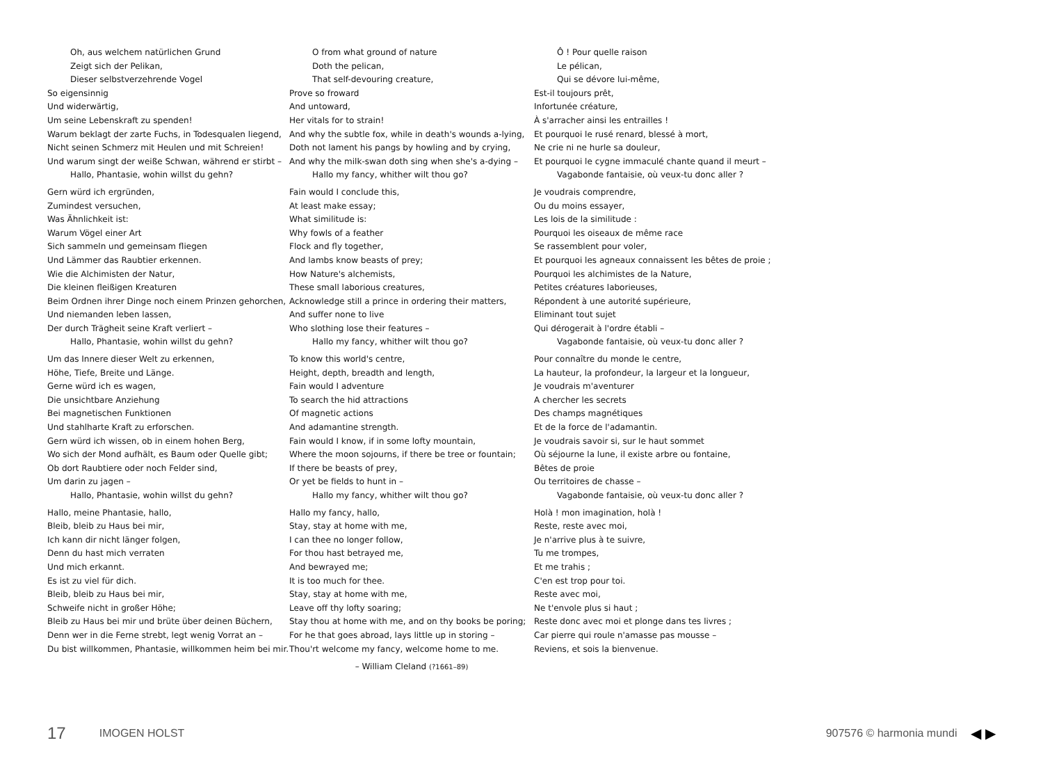Oh, aus welchem natürlichen Grund
Zeigt sich der Pelikan,
Dieser selbstverzehrende Vogel
So eigensinnig
Und widerwärtig,
Um seine Lebenskraft zu spenden!
Warum beklagt der zarte Fuchs, in Todesqualen liegend,
Nicht seinen Schmerz mit Heulen und mit Schreien!
Und warum singt der weiße Schwan, während er stirbt –
Hallo, Phantasie, wohin willst du gehn?
Gern würd ich ergründen,
Zumindest versuchen,
Was Ähnlichkeit ist:
Warum Vögel einer Art
Sich sammeln und gemeinsam fliegen
Und Lämmer das Raubtier erkennen.
Wie die Alchimisten der Natur,
Die kleinen fleißigen Kreaturen
Beim Ordnen ihrer Dinge noch einem Prinzen gehorchen,
Und niemanden leben lassen,
Der durch Trägheit seine Kraft verliert –
Hallo, Phantasie, wohin willst du gehn?
Um das Innere dieser Welt zu erkennen,
Höhe, Tiefe, Breite und Länge.
Gerne würd ich es wagen,
Die unsichtbare Anziehung
Bei magnetischen Funktionen
Und stahlharte Kraft zu erforschen.
Gern würd ich wissen, ob in einem hohen Berg,
Wo sich der Mond aufhält, es Baum oder Quelle gibt;
Ob dort Raubtiere oder noch Felder sind,
Um darin zu jagen –
Hallo, Phantasie, wohin willst du gehn?
Hallo, meine Phantasie, hallo,
Bleib, bleib zu Haus bei mir,
Ich kann dir nicht länger folgen,
Denn du hast mich verraten
Und mich erkannt.
Es ist zu viel für dich.
Bleib, bleib zu Haus bei mir,
Schweife nicht in großer Höhe;
Bleib zu Haus bei mir und brüte über deinen Büchern,
Denn wer in die Ferne strebt, legt wenig Vorrat an –
Du bist willkommen, Phantasie, willkommen heim bei mir.
O from what ground of nature
Doth the pelican,
That self-devouring creature,
Prove so froward
And untoward,
Her vitals for to strain!
And why the subtle fox, while in death's wounds a-lying,
Doth not lament his pangs by howling and by crying,
And why the milk-swan doth sing when she's a-dying –
Hallo my fancy, whither wilt thou go?
Fain would I conclude this,
At least make essay;
What similitude is:
Why fowls of a feather
Flock and fly together,
And lambs know beasts of prey;
How Nature's alchemists,
These small laborious creatures,
Acknowledge still a prince in ordering their matters,
And suffer none to live
Who slothing lose their features –
Hallo my fancy, whither wilt thou go?
To know this world's centre,
Height, depth, breadth and length,
Fain would I adventure
To search the hid attractions
Of magnetic actions
And adamantine strength.
Fain would I know, if in some lofty mountain,
Where the moon sojourns, if there be tree or fountain;
If there be beasts of prey,
Or yet be fields to hunt in –
Hallo my fancy, whither wilt thou go?
Hallo my fancy, hallo,
Stay, stay at home with me,
I can thee no longer follow,
For thou hast betrayed me,
And bewrayed me;
It is too much for thee.
Stay, stay at home with me,
Leave off thy lofty soaring;
Stay thou at home with me, and on thy books be poring;
For he that goes abroad, lays little up in storing –
Thou'rt welcome my fancy, welcome home to me.
– William Cleland (?1661–89)
Ô ! Pour quelle raison
Le pélican,
Qui se dévore lui-même,
Est-il toujours prêt,
Infortunée créature,
À s'arracher ainsi les entrailles !
Et pourquoi le rusé renard, blessé à mort,
Ne crie ni ne hurle sa douleur,
Et pourquoi le cygne immaculé chante quand il meurt –
Vagabonde fantaisie, où veux-tu donc aller ?
Je voudrais comprendre,
Ou du moins essayer,
Les lois de la similitude :
Pourquoi les oiseaux de même race
Se rassemblent pour voler,
Et pourquoi les agneaux connaissent les bêtes de proie ;
Pourquoi les alchimistes de la Nature,
Petites créatures laborieuses,
Répondent à une autorité supérieure,
Eliminant tout sujet
Qui dérogerait à l'ordre établi –
Vagabonde fantaisie, où veux-tu donc aller ?
Pour connaître du monde le centre,
La hauteur, la profondeur, la largeur et la longueur,
Je voudrais m'aventurer
A chercher les secrets
Des champs magnétiques
Et de la force de l'adamantin.
Je voudrais savoir si, sur le haut sommet
Où séjourne la lune, il existe arbre ou fontaine,
Bêtes de proie
Ou territoires de chasse –
Vagabonde fantaisie, où veux-tu donc aller ?
Holà ! mon imagination, holà !
Reste, reste avec moi,
Je n'arrive plus à te suivre,
Tu me trompes,
Et me trahis ;
C'en est trop pour toi.
Reste avec moi,
Ne t'envole plus si haut ;
Reste donc avec moi et plonge dans tes livres ;
Car pierre qui roule n'amasse pas mousse –
Reviens, et sois la bienvenue.
17 IMOGEN HOLST 907576 © harmonia mundi ◀ ▶